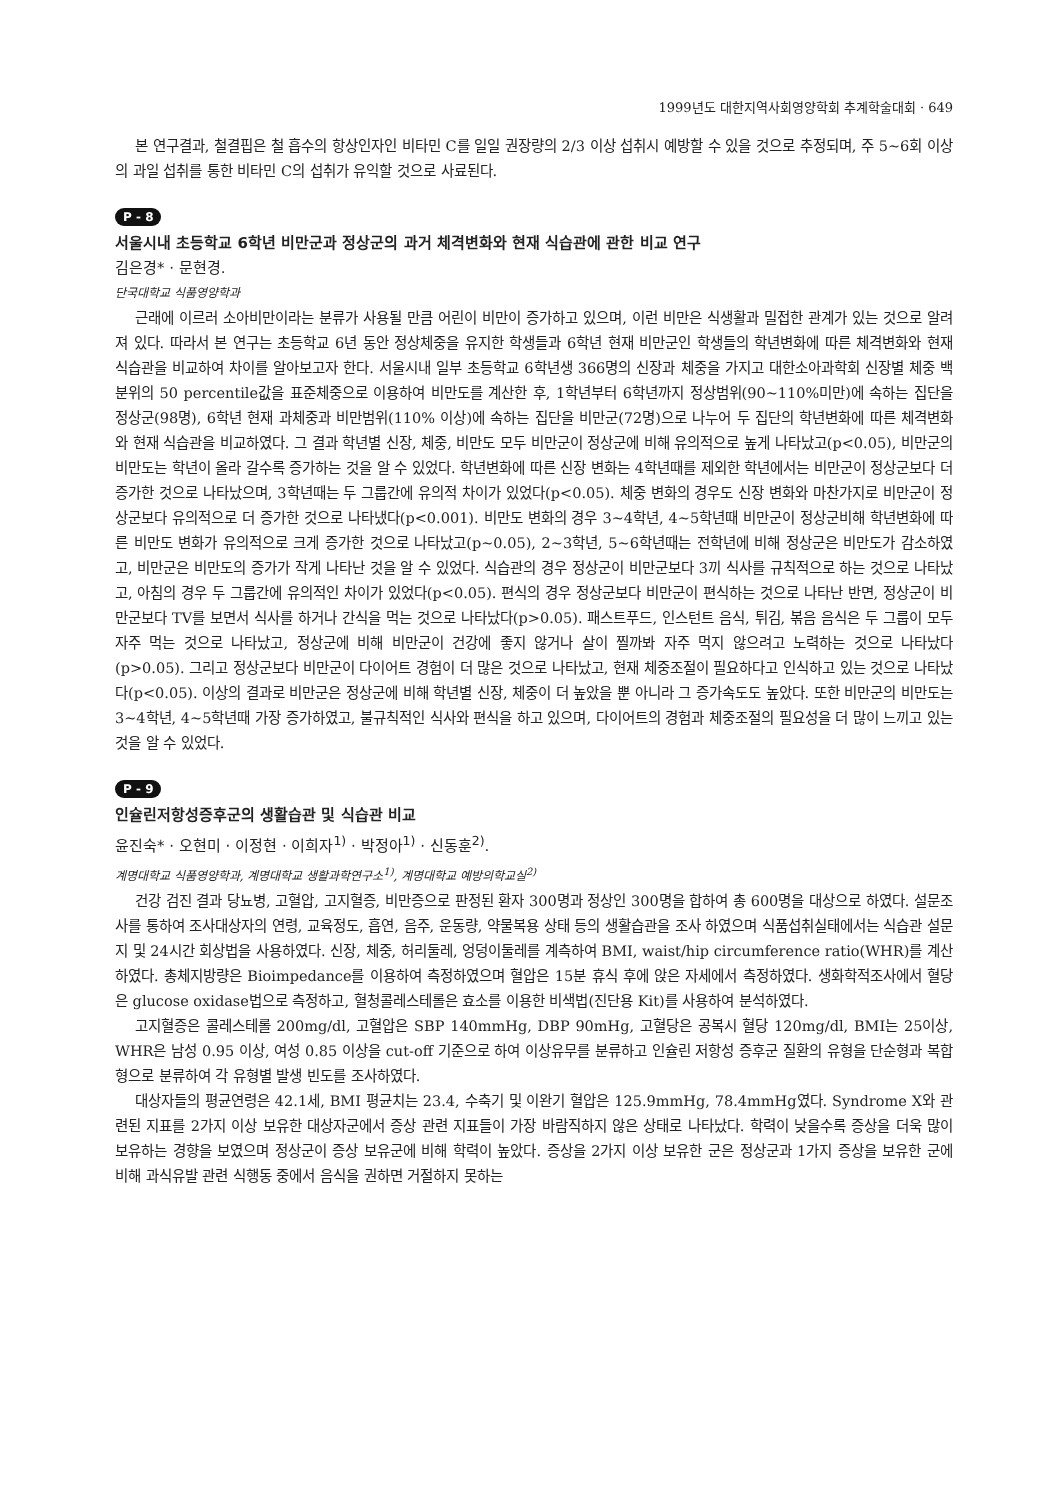1999년도 대한지역사회영양학회 추계학술대회 · 649
본 연구결과, 철결핍은 철 흡수의 항상인자인 비타민 C를 일일 권장량의 2/3 이상 섭취시 예방할 수 있을 것으로 추정되며, 주 5~6회 이상의 과일 섭취를 통한 비타민 C의 섭취가 유익할 것으로 사료된다.
P - 8
서울시내 초등학교 6학년 비만군과 정상군의 과거 체격변화와 현재 식습관에 관한 비교 연구
김은경* · 문현경.
단국대학교 식품영양학과
근래에 이르러 소아비만이라는 분류가 사용될 만큼 어린이 비만이 증가하고 있으며, 이런 비만은 식생활과 밀접한 관계가 있는 것으로 알려져 있다. 따라서 본 연구는 초등학교 6년 동안 정상체중을 유지한 학생들과 6학년 현재 비만군인 학생들의 학년변화에 따른 체격변화와 현재 식습관을 비교하여 차이를 알아보고자 한다. 서울시내 일부 초등학교 6학년생 366명의 신장과 체중을 가지고 대한소아과학회 신장별 체중 백분위의 50 percentile값을 표준체중으로 이용하여 비만도를 계산한 후, 1학년부터 6학년까지 정상범위(90~110%미만)에 속하는 집단을 정상군(98명), 6학년 현재 과체중과 비만범위(110% 이상)에 속하는 집단을 비만군(72명)으로 나누어 두 집단의 학년변화에 따른 체격변화와 현재 식습관을 비교하였다. 그 결과 학년별 신장, 체중, 비만도 모두 비만군이 정상군에 비해 유의적으로 높게 나타났고(p<0.05), 비만군의 비만도는 학년이 올라 갈수록 증가하는 것을 알 수 있었다. 학년변화에 따른 신장 변화는 4학년때를 제외한 학년에서는 비만군이 정상군보다 더 증가한 것으로 나타났으며, 3학년때는 두 그룹간에 유의적 차이가 있었다(p<0.05). 체중 변화의 경우도 신장 변화와 마찬가지로 비만군이 정상군보다 유의적으로 더 증가한 것으로 나타냈다(p<0.001). 비만도 변화의 경우 3~4학년, 4~5학년때 비만군이 정상군비해 학년변화에 따른 비만도 변화가 유의적으로 크게 증가한 것으로 나타났고(p~0.05), 2~3학년, 5~6학년때는 전학년에 비해 정상군은 비만도가 감소하였고, 비만군은 비만도의 증가가 작게 나타난 것을 알 수 있었다. 식습관의 경우 정상군이 비만군보다 3끼 식사를 규칙적으로 하는 것으로 나타났고, 아침의 경우 두 그룹간에 유의적인 차이가 있었다(p<0.05). 편식의 경우 정상군보다 비만군이 편식하는 것으로 나타난 반면, 정상군이 비만군보다 TV를 보면서 식사를 하거나 간식을 먹는 것으로 나타났다(p>0.05). 패스트푸드, 인스턴트 음식, 튀김, 볶음 음식은 두 그룹이 모두 자주 먹는 것으로 나타났고, 정상군에 비해 비만군이 건강에 좋지 않거나 살이 찔까봐 자주 먹지 않으려고 노력하는 것으로 나타났다(p>0.05). 그리고 정상군보다 비만군이 다이어트 경험이 더 많은 것으로 나타났고, 현재 체중조절이 필요하다고 인식하고 있는 것으로 나타났다(p<0.05). 이상의 결과로 비만군은 정상군에 비해 학년별 신장, 체중이 더 높았을 뿐 아니라 그 증가속도도 높았다. 또한 비만군의 비만도는 3~4학년, 4~5학년때 가장 증가하였고, 불규칙적인 식사와 편식을 하고 있으며, 다이어트의 경험과 체중조절의 필요성을 더 많이 느끼고 있는 것을 알 수 있었다.
P - 9
인슐린저항성증후군의 생활습관 및 식습관 비교
윤진숙* · 오현미 · 이정현 · 이희자<sup>1)</sup> · 박정아<sup>1)</sup> · 신동훈<sup>2)</sup>.
계명대학교 식품영양학과, 계명대학교 생활과학연구소<sup>1)</sup>, 계명대학교 예방의학교실<sup>2)</sup>
건강 검진 결과 당뇨병, 고혈압, 고지혈증, 비만증으로 판정된 환자 300명과 정상인 300명을 합하여 총 600명을 대상으로 하였다. 설문조사를 통하여 조사대상자의 연령, 교육정도, 흡연, 음주, 운동량, 약물복용 상태 등의 생활습관을 조사 하였으며 식품섭취실태에서는 식습관 설문지 및 24시간 회상법을 사용하였다. 신장, 체중, 허리둘레, 엉덩이둘레를 계측하여 BMI, waist/hip circumference ratio(WHR)를 계산하였다. 총체지방량은 Bioimpedance를 이용하여 측정하였으며 혈압은 15분 휴식 후에 앉은 자세에서 측정하였다. 생화학적조사에서 혈당은 glucose oxidase법으로 측정하고, 혈청콜레스테롤은 효소를 이용한 비색법(진단용 Kit)를 사용하여 분석하였다.
고지혈증은 콜레스테롤 200mg/dl, 고혈압은 SBP 140mmHg, DBP 90mHg, 고혈당은 공복시 혈당 120mg/dl, BMI는 25이상, WHR은 남성 0.95 이상, 여성 0.85 이상을 cut-off 기준으로 하여 이상유무를 분류하고 인슐린 저항성 증후군 질환의 유형을 단순형과 복합형으로 분류하여 각 유형별 발생 빈도를 조사하였다.
대상자들의 평균연령은 42.1세, BMI 평균치는 23.4, 수축기 및 이완기 혈압은 125.9mmHg, 78.4mmHg였다. Syndrome X와 관련된 지표를 2가지 이상 보유한 대상자군에서 증상 관련 지표들이 가장 바람직하지 않은 상태로 나타났다. 학력이 낮을수록 증상을 더욱 많이 보유하는 경향을 보였으며 정상군이 증상 보유군에 비해 학력이 높았다. 증상을 2가지 이상 보유한 군은 정상군과 1가지 증상을 보유한 군에 비해 과식유발 관련 식행동 중에서 음식을 권하면 거절하지 못하는